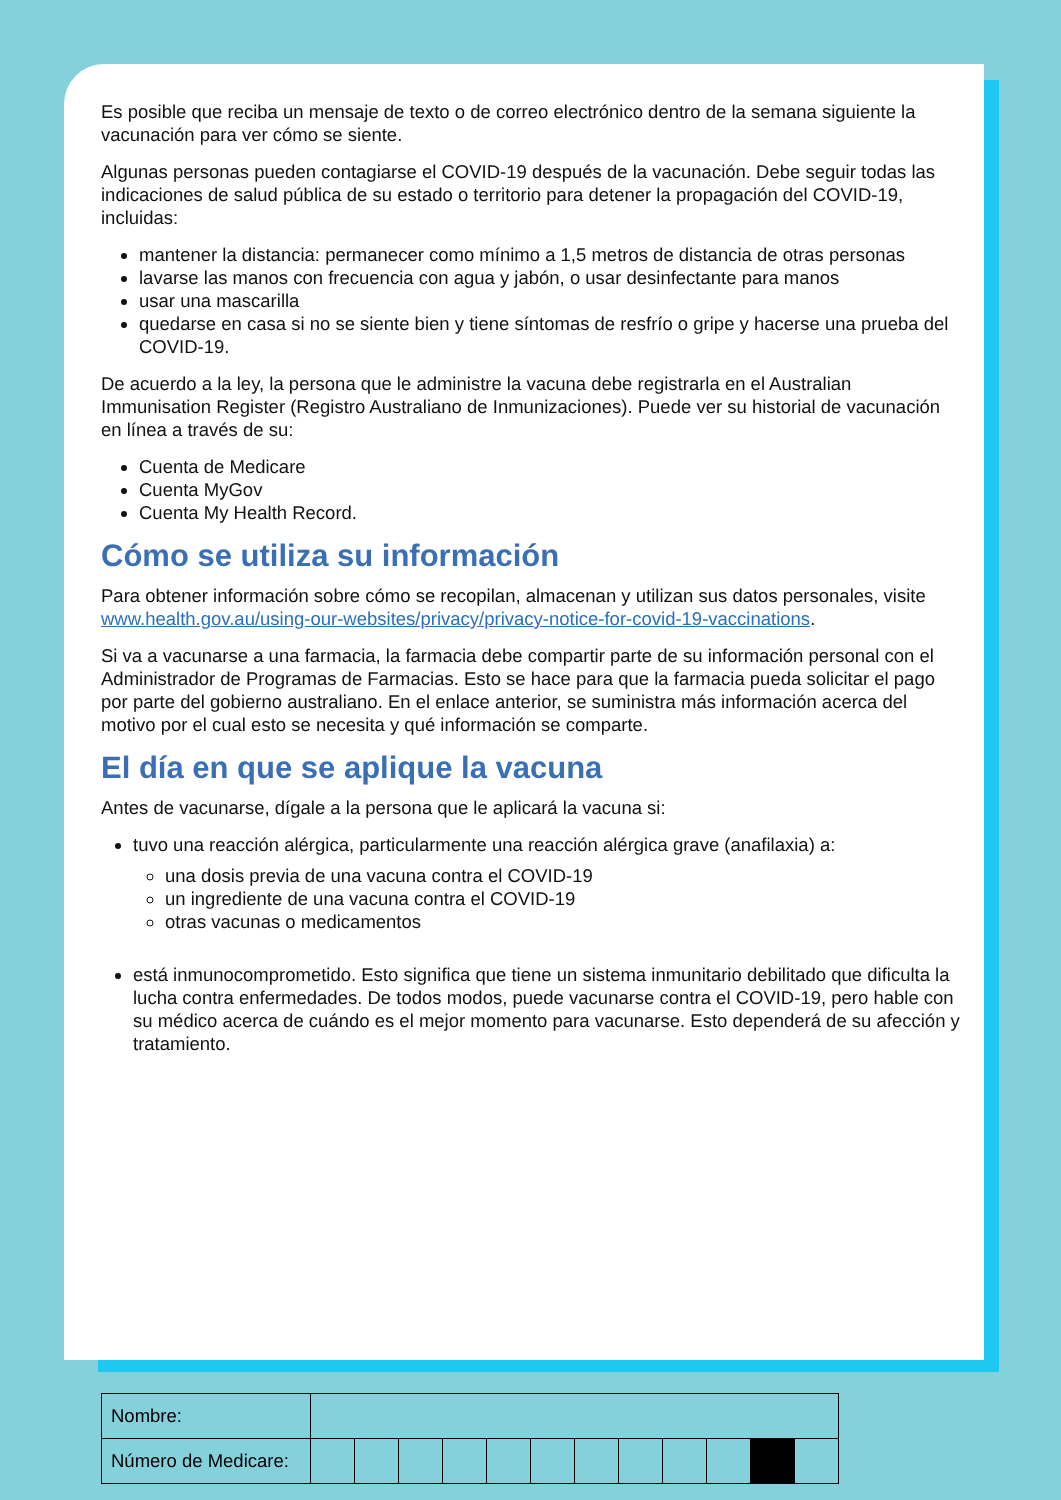Es posible que reciba un mensaje de texto o de correo electrónico dentro de la semana siguiente la vacunación para ver cómo se siente.
Algunas personas pueden contagiarse el COVID-19 después de la vacunación. Debe seguir todas las indicaciones de salud pública de su estado o territorio para detener la propagación del COVID-19, incluidas:
mantener la distancia: permanecer como mínimo a 1,5 metros de distancia de otras personas
lavarse las manos con frecuencia con agua y jabón, o usar desinfectante para manos
usar una mascarilla
quedarse en casa si no se siente bien y tiene síntomas de resfrío o gripe y hacerse una prueba del COVID-19.
De acuerdo a la ley, la persona que le administre la vacuna debe registrarla en el Australian Immunisation Register (Registro Australiano de Inmunizaciones). Puede ver su historial de vacunación en línea a través de su:
Cuenta de Medicare
Cuenta MyGov
Cuenta My Health Record.
Cómo se utiliza su información
Para obtener información sobre cómo se recopilan, almacenan y utilizan sus datos personales, visite www.health.gov.au/using-our-websites/privacy/privacy-notice-for-covid-19-vaccinations.
Si va a vacunarse a una farmacia, la farmacia debe compartir parte de su información personal con el Administrador de Programas de Farmacias. Esto se hace para que la farmacia pueda solicitar el pago por parte del gobierno australiano. En el enlace anterior, se suministra más información acerca del motivo por el cual esto se necesita y qué información se comparte.
El día en que se aplique la vacuna
Antes de vacunarse, dígale a la persona que le aplicará la vacuna si:
tuvo una reacción alérgica, particularmente una reacción alérgica grave (anafilaxia) a:
una dosis previa de una vacuna contra el COVID-19
un ingrediente de una vacuna contra el COVID-19
otras vacunas o medicamentos
está inmunocomprometido. Esto significa que tiene un sistema inmunitario debilitado que dificulta la lucha contra enfermedades. De todos modos, puede vacunarse contra el COVID-19, pero hable con su médico acerca de cuándo es el mejor momento para vacunarse. Esto dependerá de su afección y tratamiento.
| Nombre: | | | | | | | | | | | | |
| Número de Medicare: | | | | | | | | | | | | |